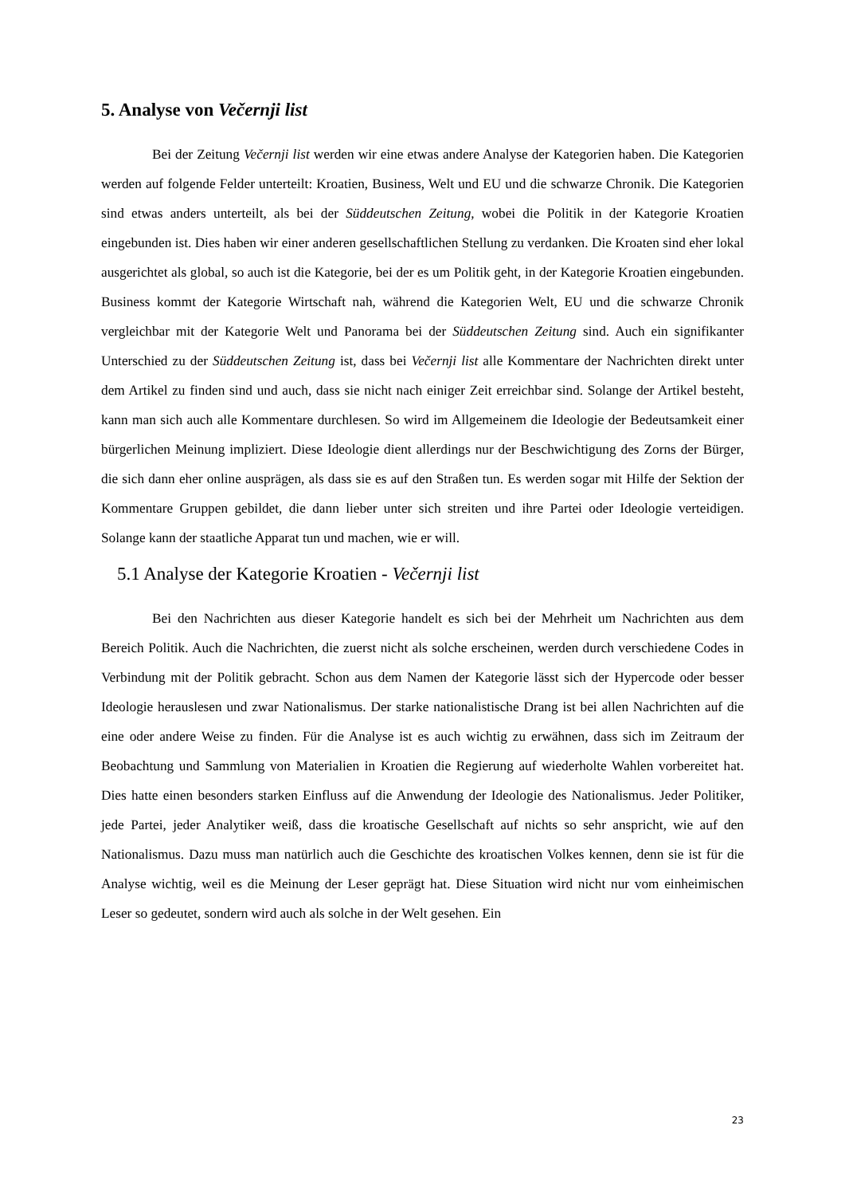5. Analyse von Večernji list
Bei der Zeitung Večernji list werden wir eine etwas andere Analyse der Kategorien haben. Die Kategorien werden auf folgende Felder unterteilt: Kroatien, Business, Welt und EU und die schwarze Chronik. Die Kategorien sind etwas anders unterteilt, als bei der Süddeutschen Zeitung, wobei die Politik in der Kategorie Kroatien eingebunden ist. Dies haben wir einer anderen gesellschaftlichen Stellung zu verdanken. Die Kroaten sind eher lokal ausgerichtet als global, so auch ist die Kategorie, bei der es um Politik geht, in der Kategorie Kroatien eingebunden. Business kommt der Kategorie Wirtschaft nah, während die Kategorien Welt, EU und die schwarze Chronik vergleichbar mit der Kategorie Welt und Panorama bei der Süddeutschen Zeitung sind. Auch ein signifikanter Unterschied zu der Süddeutschen Zeitung ist, dass bei Večernji list alle Kommentare der Nachrichten direkt unter dem Artikel zu finden sind und auch, dass sie nicht nach einiger Zeit erreichbar sind. Solange der Artikel besteht, kann man sich auch alle Kommentare durchlesen. So wird im Allgemeinem die Ideologie der Bedeutsamkeit einer bürgerlichen Meinung impliziert. Diese Ideologie dient allerdings nur der Beschwichtigung des Zorns der Bürger, die sich dann eher online ausprägen, als dass sie es auf den Straßen tun. Es werden sogar mit Hilfe der Sektion der Kommentare Gruppen gebildet, die dann lieber unter sich streiten und ihre Partei oder Ideologie verteidigen. Solange kann der staatliche Apparat tun und machen, wie er will.
5.1 Analyse der Kategorie Kroatien - Večernji list
Bei den Nachrichten aus dieser Kategorie handelt es sich bei der Mehrheit um Nachrichten aus dem Bereich Politik. Auch die Nachrichten, die zuerst nicht als solche erscheinen, werden durch verschiedene Codes in Verbindung mit der Politik gebracht. Schon aus dem Namen der Kategorie lässt sich der Hypercode oder besser Ideologie herauslesen und zwar Nationalismus. Der starke nationalistische Drang ist bei allen Nachrichten auf die eine oder andere Weise zu finden. Für die Analyse ist es auch wichtig zu erwähnen, dass sich im Zeitraum der Beobachtung und Sammlung von Materialien in Kroatien die Regierung auf wiederholte Wahlen vorbereitet hat. Dies hatte einen besonders starken Einfluss auf die Anwendung der Ideologie des Nationalismus. Jeder Politiker, jede Partei, jeder Analytiker weiß, dass die kroatische Gesellschaft auf nichts so sehr anspricht, wie auf den Nationalismus. Dazu muss man natürlich auch die Geschichte des kroatischen Volkes kennen, denn sie ist für die Analyse wichtig, weil es die Meinung der Leser geprägt hat. Diese Situation wird nicht nur vom einheimischen Leser so gedeutet, sondern wird auch als solche in der Welt gesehen. Ein
23